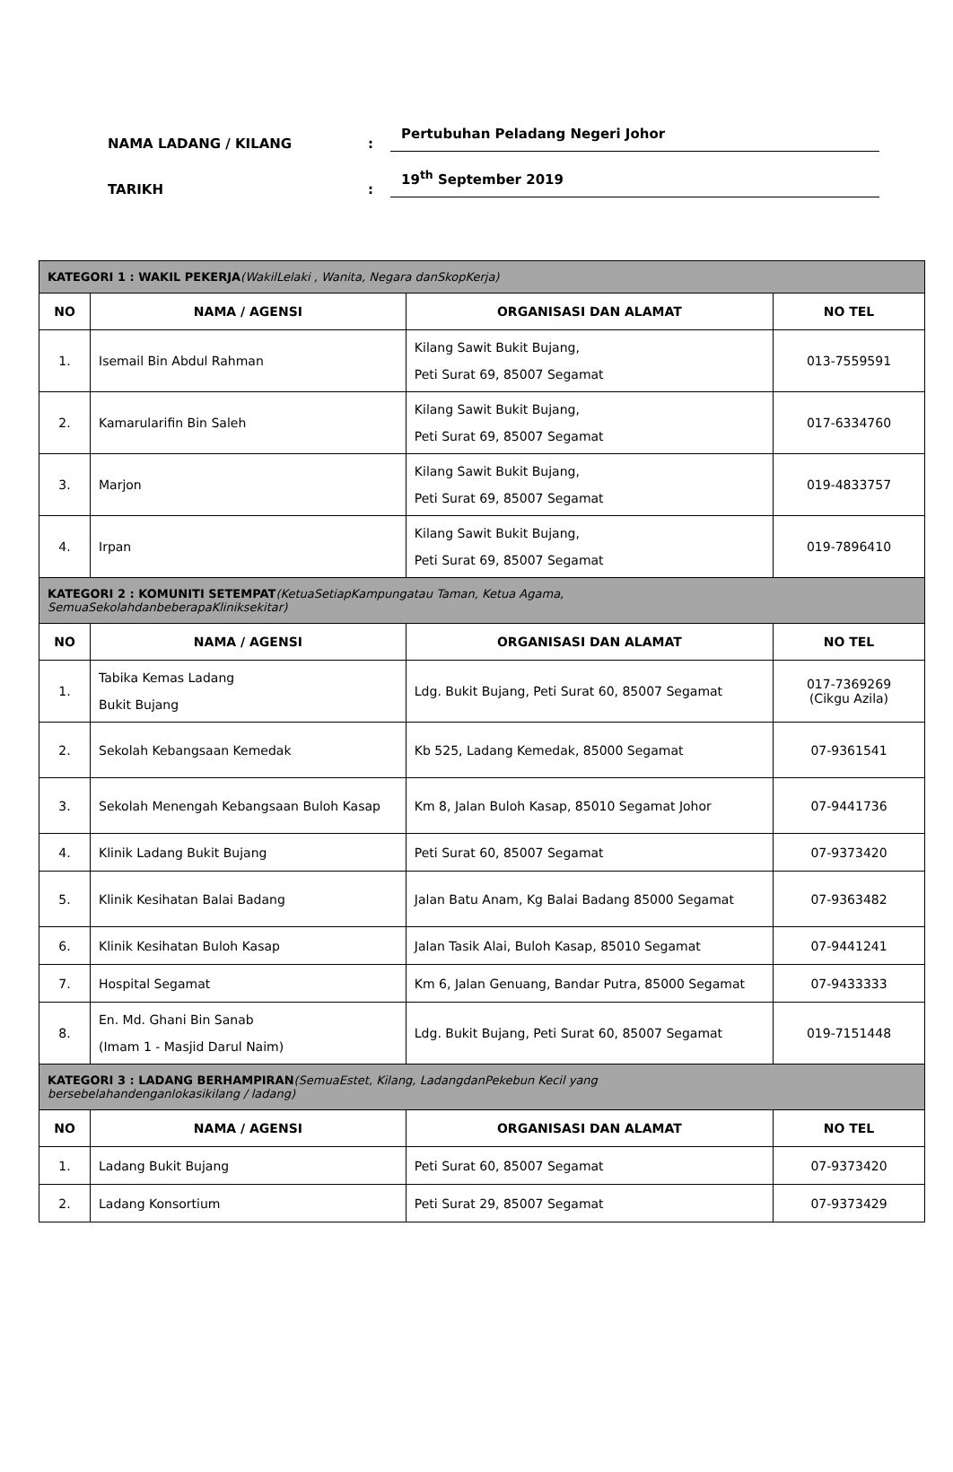NAMA LADANG / KILANG
:
Pertubuhan Peladang Negeri Johor
TARIKH
:
19<sup>th</sup> September 2019
| KATEGORI 1 : WAKIL PEKERJA (WakilLelaki , Wanita, Negara danSkopKerja) | | | |
| NO | NAMA / AGENSI | ORGANISASI DAN ALAMAT | NO TEL |
| 1. | Isemail Bin Abdul Rahman | Kilang Sawit Bukit Bujang, Peti Surat 69, 85007 Segamat | 013-7559591 |
| 2. | Kamarularifin Bin Saleh | Kilang Sawit Bukit Bujang, Peti Surat 69, 85007 Segamat | 017-6334760 |
| 3. | Marjon | Kilang Sawit Bukit Bujang, Peti Surat 69, 85007 Segamat | 019-4833757 |
| 4. | Irpan | Kilang Sawit Bukit Bujang, Peti Surat 69, 85007 Segamat | 019-7896410 |
| KATEGORI 2 : KOMUNITI SETEMPAT (KetuaSetiapKampungatau Taman, Ketua Agama, SemuaSekolahdanbeberapaKliniksekitar) | | | |
| NO | NAMA / AGENSI | ORGANISASI DAN ALAMAT | NO TEL |
| 1. | Tabika Kemas Ladang Bukit Bujang | Ldg. Bukit Bujang, Peti Surat 60, 85007 Segamat | 017-7369269 (Cikgu Azila) |
| 2. | Sekolah Kebangsaan Kemedak | Kb 525, Ladang Kemedak, 85000 Segamat | 07-9361541 |
| 3. | Sekolah Menengah Kebangsaan Buloh Kasap | Km 8, Jalan Buloh Kasap, 85010 Segamat Johor | 07-9441736 |
| 4. | Klinik Ladang Bukit Bujang | Peti Surat 60, 85007 Segamat | 07-9373420 |
| 5. | Klinik Kesihatan Balai Badang | Jalan Batu Anam, Kg Balai Badang 85000 Segamat | 07-9363482 |
| 6. | Klinik Kesihatan Buloh Kasap | Jalan Tasik Alai, Buloh Kasap, 85010 Segamat | 07-9441241 |
| 7. | Hospital Segamat | Km 6, Jalan Genuang, Bandar Putra, 85000 Segamat | 07-9433333 |
| 8. | En. Md. Ghani Bin Sanab (Imam 1 - Masjid Darul Naim) | Ldg. Bukit Bujang, Peti Surat 60, 85007 Segamat | 019-7151448 |
| KATEGORI 3 : LADANG BERHAMPIRAN (SemuaEstet, Kilang, LadangdanPekebun Kecil yang bersebelahandenganlokasikilang / ladang) | | | |
| NO | NAMA / AGENSI | ORGANISASI DAN ALAMAT | NO TEL |
| 1. | Ladang Bukit Bujang | Peti Surat 60, 85007 Segamat | 07-9373420 |
| 2. | Ladang Konsortium | Peti Surat 29, 85007 Segamat | 07-9373429 |